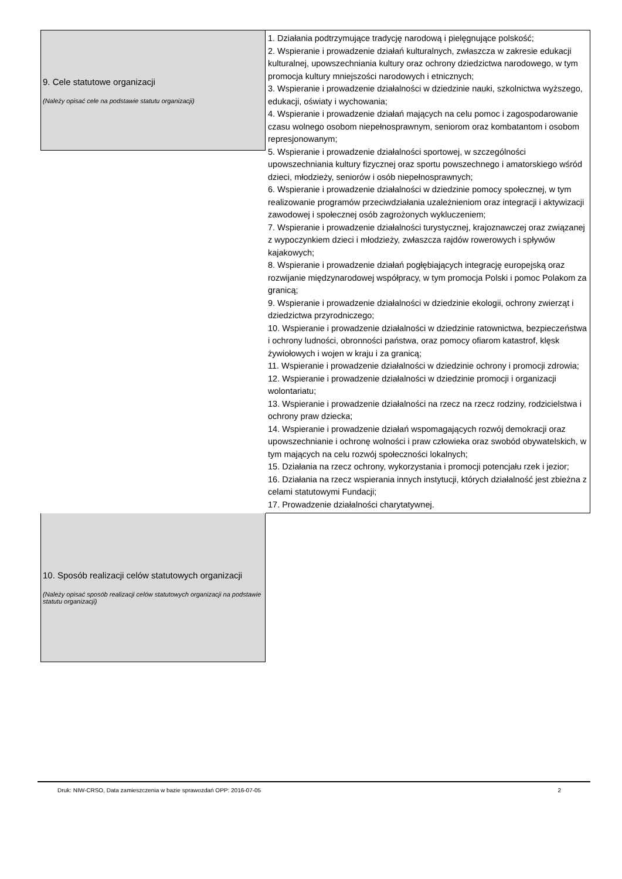9. Cele statutowe organizacji
(Należy opisać cele na podstawie statutu organizacji)
1. Działania podtrzymujące tradycję narodową i pielęgnujące polskość;
2. Wspieranie i prowadzenie działań kulturalnych, zwłaszcza w zakresie edukacji kulturalnej, upowszechniania kultury oraz ochrony dziedzictwa narodowego, w tym promocja kultury mniejszości narodowych i etnicznych;
3. Wspieranie i prowadzenie działalności w dziedzinie nauki, szkolnictwa wyższego, edukacji, oświaty i wychowania;
4. Wspieranie i prowadzenie działań mających na celu pomoc i zagospodarowanie czasu wolnego osobom niepełnosprawnym, seniorom oraz kombatantom i osobom represjonowanym;
5. Wspieranie i prowadzenie działalności sportowej, w szczególności upowszechniania kultury fizycznej oraz sportu powszechnego i amatorskiego wśród dzieci, młodzieży, seniorów i osób niepełnosprawnych;
6. Wspieranie i prowadzenie działalności w dziedzinie pomocy społecznej, w tym realizowanie programów przeciwdziałania uzależnieniom oraz integracji i aktywizacji zawodowej i społecznej osób zagrożonych wykluczeniem;
7. Wspieranie i prowadzenie działalności turystycznej, krajoznawczej oraz związanej z wypoczynkiem dzieci i młodzieży, zwłaszcza rajdów rowerowych i spływów kajakowych;
8. Wspieranie i prowadzenie działań pogłębiających integrację europejską oraz rozwijanie międzynarodowej współpracy, w tym promocja Polski i pomoc Polakom za granicą;
9. Wspieranie i prowadzenie działalności w dziedzinie ekologii, ochrony zwierząt i dziedzictwa przyrodniczego;
10. Wspieranie i prowadzenie działalności w dziedzinie ratownictwa, bezpieczeństwa i ochrony ludności, obronności państwa, oraz pomocy ofiarom katastrof, klęsk żywiołowych i wojen w kraju i za granicą;
11. Wspieranie i prowadzenie działalności w dziedzinie ochrony i promocji zdrowia;
12. Wspieranie i prowadzenie działalności w dziedzinie promocji i organizacji wolontariatu;
13. Wspieranie i prowadzenie działalności na rzecz na rzecz rodziny, rodzicielstwa i ochrony praw dziecka;
14. Wspieranie i prowadzenie działań wspomagających rozwój demokracji oraz upowszechnianie i ochronę wolności i praw człowieka oraz swobód obywatelskich, w tym mających na celu rozwój społeczności lokalnych;
15. Działania na rzecz ochrony, wykorzystania i promocji potencjału rzek i jezior;
16. Działania na rzecz wspierania innych instytucji, których działalność jest zbieżna z celami statutowymi Fundacji;
17. Prowadzenie działalności charytatywnej.
10. Sposób realizacji celów statutowych organizacji
(Należy opisać sposób realizacji celów statutowych organizacji na podstawie statutu organizacji)
Druk: NIW-CRSO, Data zamieszczenia w bazie sprawozdań OPP: 2016-07-05 2